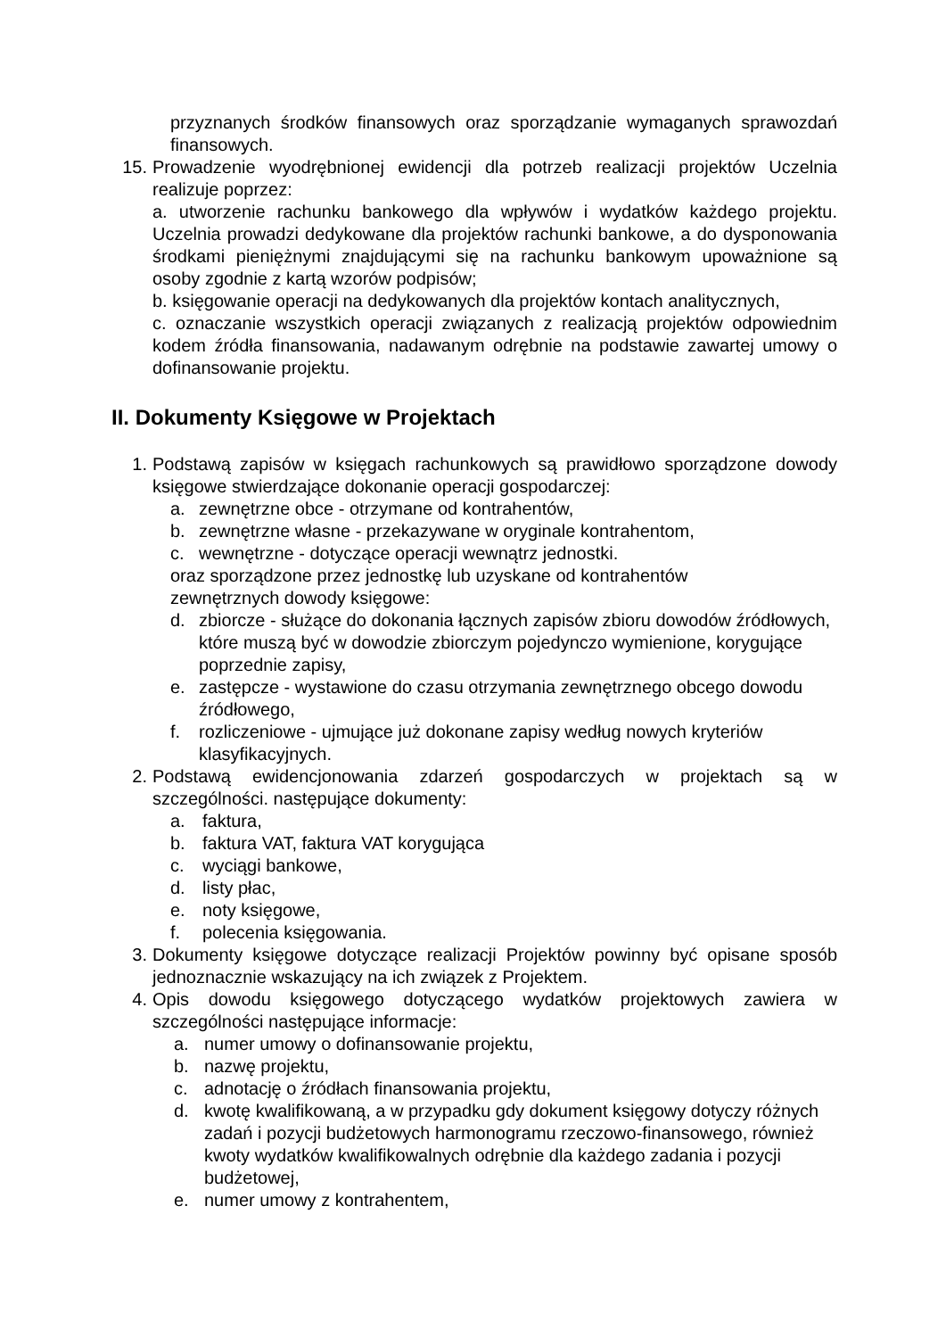przyznanych środków finansowych oraz sporządzanie wymaganych sprawozdań finansowych.
15. Prowadzenie wyodrębnionej ewidencji dla potrzeb realizacji projektów Uczelnia realizuje poprzez:
a. utworzenie rachunku bankowego dla wpływów i wydatków każdego projektu. Uczelnia prowadzi dedykowane dla projektów rachunki bankowe, a do dysponowania środkami pieniężnymi znajdującymi się na rachunku bankowym upoważnione są osoby zgodnie z kartą wzorów podpisów;
b. księgowanie operacji na dedykowanych dla projektów kontach analitycznych,
c. oznaczanie wszystkich operacji związanych z realizacją projektów odpowiednim kodem źródła finansowania, nadawanym odrębnie na podstawie zawartej umowy o dofinansowanie projektu.
II. Dokumenty Księgowe w Projektach
1. Podstawą zapisów w księgach rachunkowych są prawidłowo sporządzone dowody księgowe stwierdzające dokonanie operacji gospodarczej:
a. zewnętrzne obce - otrzymane od kontrahentów,
b. zewnętrzne własne - przekazywane w oryginale kontrahentom,
c. wewnętrzne - dotyczące operacji wewnątrz jednostki.
oraz sporządzone przez jednostkę lub uzyskane od kontrahentów
zewnętrznych dowody księgowe:
d. zbiorcze - służące do dokonania łącznych zapisów zbioru dowodów źródłowych, które muszą być w dowodzie zbiorczym pojedynczo wymienione, korygujące poprzednie zapisy,
e. zastępcze - wystawione do czasu otrzymania zewnętrznego obcego dowodu źródłowego,
f. rozliczeniowe - ujmujące już dokonane zapisy według nowych kryteriów klasyfikacyjnych.
2. Podstawą ewidencjonowania zdarzeń gospodarczych w projektach są w szczególności. następujące dokumenty:
a. faktura,
b. faktura VAT, faktura VAT korygująca
c. wyciągi bankowe,
d. listy płac,
e. noty księgowe,
f. polecenia księgowania.
3. Dokumenty księgowe dotyczące realizacji Projektów powinny być opisane sposób jednoznacznie wskazujący na ich związek z Projektem.
4. Opis dowodu księgowego dotyczącego wydatków projektowych zawiera w szczególności następujące informacje:
a. numer umowy o dofinansowanie projektu,
b. nazwę projektu,
c. adnotację o źródłach finansowania projektu,
d. kwotę kwalifikowaną, a w przypadku gdy dokument księgowy dotyczy różnych zadań i pozycji budżetowych harmonogramu rzeczowo-finansowego, również kwoty wydatków kwalifikowalnych odrębnie dla każdego zadania i pozycji budżetowej,
e. numer umowy z kontrahentem,